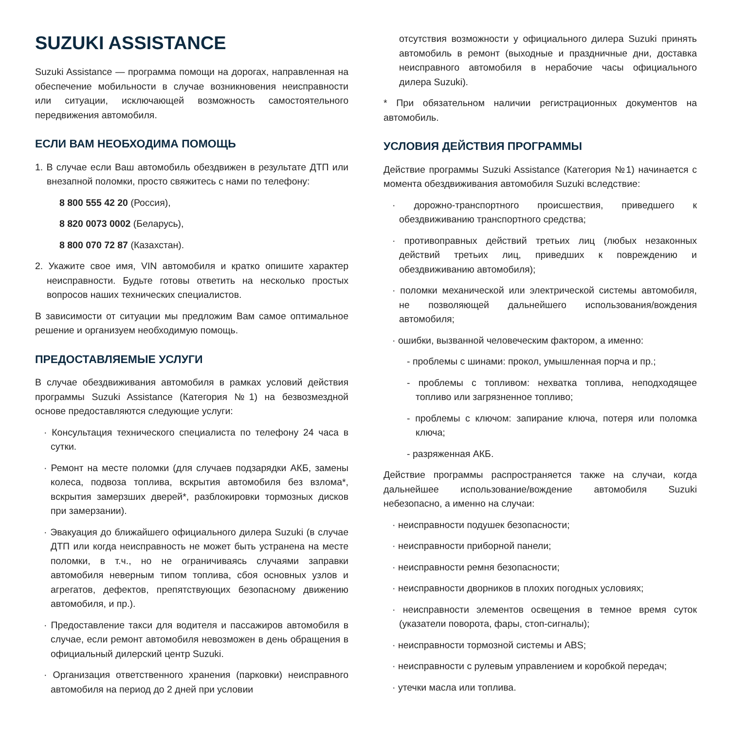SUZUKI ASSISTANCE
Suzuki Assistance — программа помощи на дорогах, направленная на обеспечение мобильности в случае возникновения неисправности или ситуации, исключающей возможность самостоятельного передвижения автомобиля.
ЕСЛИ ВАМ НЕОБХОДИМА ПОМОЩЬ
1. В случае если Ваш автомобиль обездвижен в результате ДТП или внезапной поломки, просто свяжитесь с нами по телефону:
8 800 555 42 20 (Россия),
8 820 0073 0002 (Беларусь),
8 800 070 72 87 (Казахстан).
2. Укажите свое имя, VIN автомобиля и кратко опишите характер неисправности. Будьте готовы ответить на несколько простых вопросов наших технических специалистов.
В зависимости от ситуации мы предложим Вам самое оптимальное решение и организуем необходимую помощь.
ПРЕДОСТАВЛЯЕМЫЕ УСЛУГИ
В случае обездвиживания автомобиля в рамках условий действия программы Suzuki Assistance (Категория №1) на безвозмездной основе предоставляются следующие услуги:
· Консультация технического специалиста по телефону 24 часа в сутки.
· Ремонт на месте поломки (для случаев подзарядки АКБ, замены колеса, подвоза топлива, вскрытия автомобиля без взлома*, вскрытия замерзших дверей*, разблокировки тормозных дисков при замерзании).
· Эвакуация до ближайшего официального дилера Suzuki (в случае ДТП или когда неисправность не может быть устранена на месте поломки, в т.ч., но не ограничиваясь случаями заправки автомобиля неверным типом топлива, сбоя основных узлов и агрегатов, дефектов, препятствующих безопасному движению автомобиля, и пр.).
· Предоставление такси для водителя и пассажиров автомобиля в случае, если ремонт автомобиля невозможен в день обращения в официальный дилерский центр Suzuki.
· Организация ответственного хранения (парковки) неисправного автомобиля на период до 2 дней при условии
отсутствия возможности у официального дилера Suzuki принять автомобиль в ремонт (выходные и праздничные дни, доставка неисправного автомобиля в нерабочие часы официального дилера Suzuki).
* При обязательном наличии регистрационных документов на автомобиль.
УСЛОВИЯ ДЕЙСТВИЯ ПРОГРАММЫ
Действие программы Suzuki Assistance (Категория №1) начинается с момента обездвиживания автомобиля Suzuki вследствие:
· дорожно-транспортного происшествия, приведшего к обездвиживанию транспортного средства;
· противоправных действий третьих лиц (любых незаконных действий третьих лиц, приведших к повреждению и обездвиживанию автомобиля);
· поломки механической или электрической системы автомобиля, не позволяющей дальнейшего использования/вождения автомобиля;
· ошибки, вызванной человеческим фактором, а именно:
- проблемы с шинами: прокол, умышленная порча и пр.;
- проблемы с топливом: нехватка топлива, неподходящее топливо или загрязненное топливо;
- проблемы с ключом: запирание ключа, потеря или поломка ключа;
- разряженная АКБ.
Действие программы распространяется также на случаи, когда дальнейшее использование/вождение автомобиля Suzuki небезопасно, а именно на случаи:
· неисправности подушек безопасности;
· неисправности приборной панели;
· неисправности ремня безопасности;
· неисправности дворников в плохих погодных условиях;
· неисправности элементов освещения в темное время суток (указатели поворота, фары, стоп-сигналы);
· неисправности тормозной системы и ABS;
· неисправности с рулевым управлением и коробкой передач;
· утечки масла или топлива.